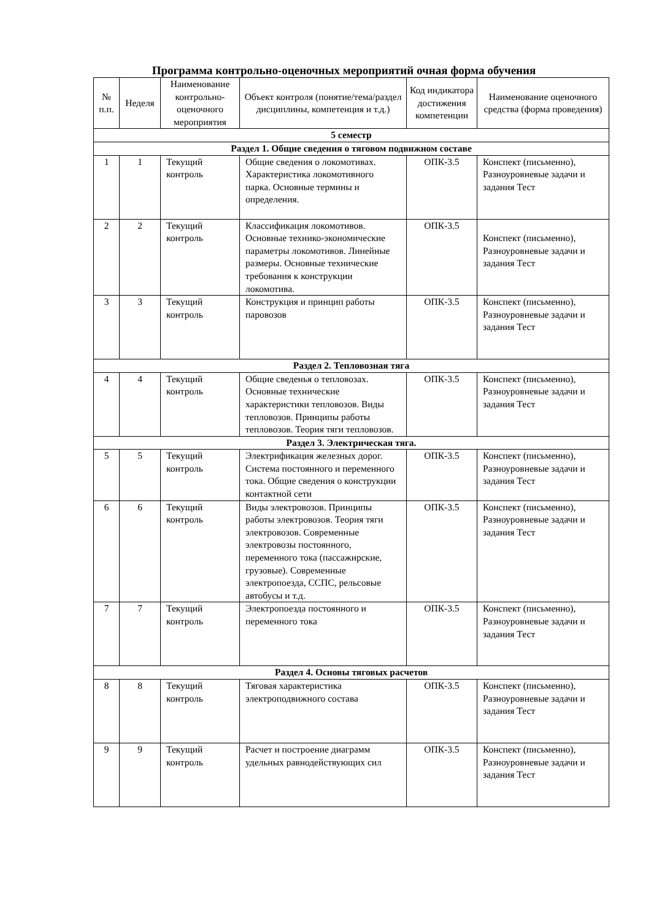Программа контрольно-оценочных мероприятий очная форма обучения
| № п.п. | Неделя | Наименование контрольно-оценочного мероприятия | Объект контроля (понятие/тема/раздел дисциплины, компетенция и т.д.) | Код индикатора достижения компетенции | Наименование оценочного средства (форма проведения) |
| --- | --- | --- | --- | --- | --- |
| 5 семестр | | | | | |
| Раздел 1. Общие сведения о тяговом подвижном составе | | | | | |
| 1 | 1 | Текущий контроль | Общие сведения о локомотивах. Характеристика локомотивного парка. Основные термины и определения. | ОПК-3.5 | Конспект (письменно), Разноуровневые задачи и задания Тест |
| 2 | 2 | Текущий контроль | Классификация локомотивов. Основные технико-экономические параметры локомотивов. Линейные размеры. Основные технические требования к конструкции локомотива. | ОПК-3.5 | Конспект (письменно), Разноуровневые задачи и задания Тест |
| 3 | 3 | Текущий контроль | Конструкция и принцип работы паровозов | ОПК-3.5 | Конспект (письменно), Разноуровневые задачи и задания Тест |
| Раздел 2. Тепловозная тяга | | | | | |
| 4 | 4 | Текущий контроль | Общие сведенья о тепловозах. Основные технические характеристики тепловозов. Виды тепловозов. Принципы работы тепловозов. Теория тяги тепловозов. | ОПК-3.5 | Конспект (письменно), Разноуровневые задачи и задания Тест |
| Раздел 3. Электрическая тяга. | | | | | |
| 5 | 5 | Текущий контроль | Электрификация железных дорог. Система постоянного и переменного тока. Общие сведения о конструкции контактной сети | ОПК-3.5 | Конспект (письменно), Разноуровневые задачи и задания Тест |
| 6 | 6 | Текущий контроль | Виды электровозов. Принципы работы электровозов. Теория тяги электровозов. Современные электровозы постоянного, переменного тока (пассажирские, грузовые). Современные электропоезда, ССПС, рельсовые автобусы и т.д. | ОПК-3.5 | Конспект (письменно), Разноуровневые задачи и задания Тест |
| 7 | 7 | Текущий контроль | Электропоезда постоянного и переменного тока | ОПК-3.5 | Конспект (письменно), Разноуровневые задачи и задания Тест |
| Раздел 4. Основы тяговых расчетов | | | | | |
| 8 | 8 | Текущий контроль | Тяговая характеристика электроподвижного состава | ОПК-3.5 | Конспект (письменно), Разноуровневые задачи и задания Тест |
| 9 | 9 | Текущий контроль | Расчет и построение диаграмм удельных равнодействующих сил | ОПК-3.5 | Конспект (письменно), Разноуровневые задачи и задания Тест |